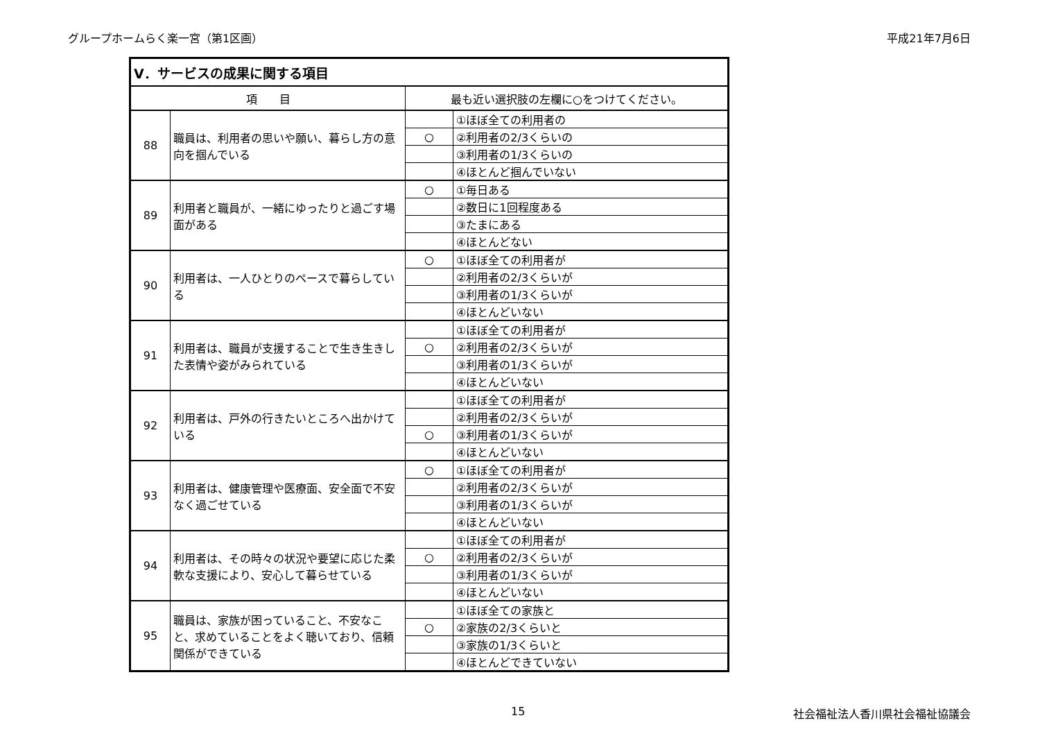グループホームらく楽一宮（第1区画） 平成21年7月6日
| Ⅴ．サービスの成果に関する項目 | | | |
| --- | --- | --- | --- |
| 項 目 | | 最も近い選択肢の左欄に○をつけてください。 | |
| 88 | 職員は、利用者の思いや願い、暮らし方の意向を掴んでいる | | ①ほぼ全ての利用者の |
| | | ○ | ②利用者の2/3くらいの |
| | | | ③利用者の1/3くらいの |
| | | | ④ほとんど掴んでいない |
| 89 | 利用者と職員が、一緒にゆったりと過ごす場面がある | ○ | ①毎日ある |
| | | | ②数日に1回程度ある |
| | | | ③たまにある |
| | | | ④ほとんどない |
| 90 | 利用者は、一人ひとりのペースで暮らしている | ○ | ①ほぼ全ての利用者が |
| | | | ②利用者の2/3くらいが |
| | | | ③利用者の1/3くらいが |
| | | | ④ほとんどいない |
| 91 | 利用者は、職員が支援することで生き生きした表情や姿がみられている | | ①ほぼ全ての利用者が |
| | | ○ | ②利用者の2/3くらいが |
| | | | ③利用者の1/3くらいが |
| | | | ④ほとんどいない |
| 92 | 利用者は、戸外の行きたいところへ出かけている | | ①ほぼ全ての利用者が |
| | | | ②利用者の2/3くらいが |
| | | ○ | ③利用者の1/3くらいが |
| | | | ④ほとんどいない |
| 93 | 利用者は、健康管理や医療面、安全面で不安なく過ごせている | ○ | ①ほぼ全ての利用者が |
| | | | ②利用者の2/3くらいが |
| | | | ③利用者の1/3くらいが |
| | | | ④ほとんどいない |
| 94 | 利用者は、その時々の状況や要望に応じた柔軟な支援により、安心して暮らせている | | ①ほぼ全ての利用者が |
| | | ○ | ②利用者の2/3くらいが |
| | | | ③利用者の1/3くらいが |
| | | | ④ほとんどいない |
| 95 | 職員は、家族が困っていること、不安なこと、求めていることをよく聴いており、信頼関係ができている | | ①ほぼ全ての家族と |
| | | ○ | ②家族の2/3くらいと |
| | | | ③家族の1/3くらいと |
| | | | ④ほとんどできていない |
15 社会福祉法人香川県社会福祉協議会